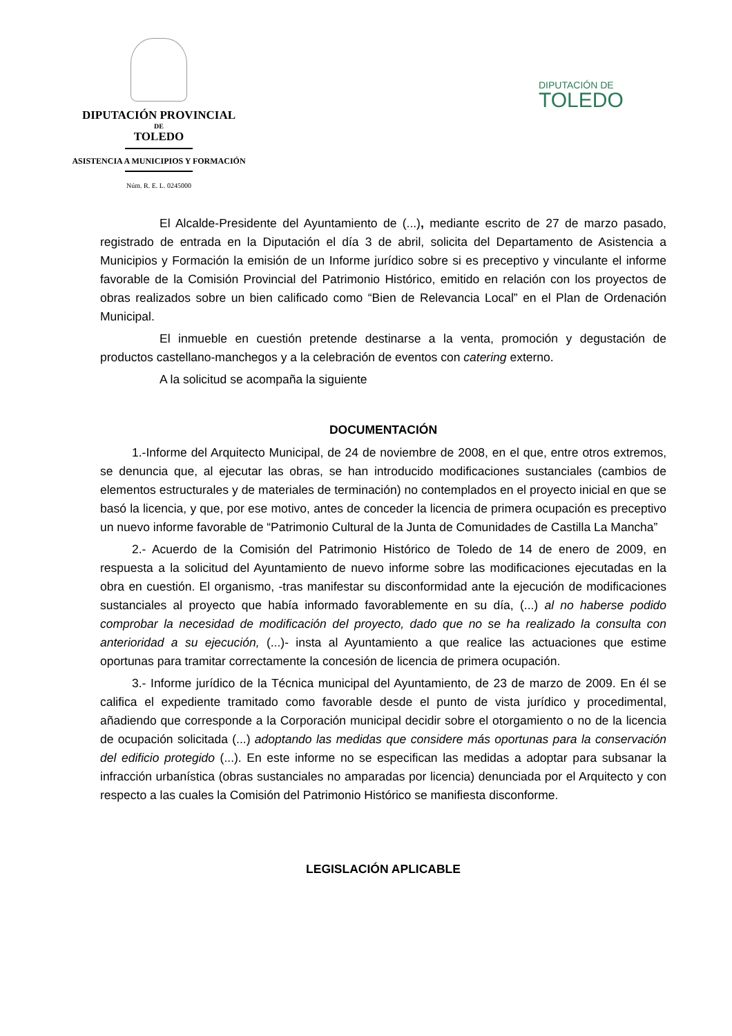DIPUTACIÓN PROVINCIAL
DE
TOLEDO
ASISTENCIA A MUNICIPIOS Y FORMACIÓN
Núm. R. E. L. 0245000
DIPUTACIÓN DE
TOLEDO
El Alcalde-Presidente del Ayuntamiento de (...), mediante escrito de 27 de marzo pasado, registrado de entrada en la Diputación el día 3 de abril, solicita del Departamento de Asistencia a Municipios y Formación la emisión de un Informe jurídico sobre si es preceptivo y vinculante el informe favorable de la Comisión Provincial del Patrimonio Histórico, emitido en relación con los proyectos de obras realizados sobre un bien calificado como “Bien de Relevancia Local” en el Plan de Ordenación Municipal.
El inmueble en cuestión pretende destinarse a la venta, promoción y degustación de productos castellano-manchegos y a la celebración de eventos con catering externo.
A la solicitud se acompaña la siguiente
DOCUMENTACIÓN
1.-Informe del Arquitecto Municipal, de 24 de noviembre de 2008, en el que, entre otros extremos, se denuncia que, al ejecutar las obras, se han introducido modificaciones sustanciales (cambios de elementos estructurales y de materiales de terminación) no contemplados en el proyecto inicial en que se basó la licencia, y que, por ese motivo, antes de conceder la licencia de primera ocupación es preceptivo un nuevo informe favorable de “Patrimonio Cultural de la Junta de Comunidades de Castilla La Mancha”
2.- Acuerdo de la Comisión del Patrimonio Histórico de Toledo de 14 de enero de 2009, en respuesta a la solicitud del Ayuntamiento de nuevo informe sobre las modificaciones ejecutadas en la obra en cuestión. El organismo, -tras manifestar su disconformidad ante la ejecución de modificaciones sustanciales al proyecto que había informado favorablemente en su día, (...) al no haberse podido comprobar la necesidad de modificación del proyecto, dado que no se ha realizado la consulta con anterioridad a su ejecución, (...)- insta al Ayuntamiento a que realice las actuaciones que estime oportunas para tramitar correctamente la concesión de licencia de primera ocupación.
3.- Informe jurídico de la Técnica municipal del Ayuntamiento, de 23 de marzo de 2009. En él se califica el expediente tramitado como favorable desde el punto de vista jurídico y procedimental, añadiendo que corresponde a la Corporación municipal decidir sobre el otorgamiento o no de la licencia de ocupación solicitada (...) adoptando las medidas que considere más oportunas para la conservación del edificio protegido (...). En este informe no se especifican las medidas a adoptar para subsanar la infracción urbanística (obras sustanciales no amparadas por licencia) denunciada por el Arquitecto y con respecto a las cuales la Comisión del Patrimonio Histórico se manifiesta disconforme.
LEGISLACIÓN APLICABLE